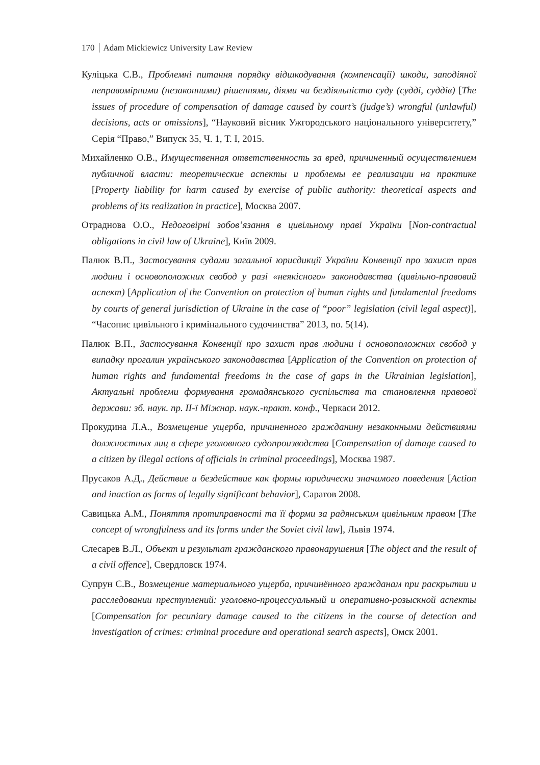170 Adam Mickiewicz University Law Review
Куліцька С.В., Проблемні питання порядку відшкодування (компенсації) шкоди, заподіяної неправомірними (незаконними) рішеннями, діями чи бездіяльністю суду (судді, суддів) [The issues of procedure of compensation of damage caused by court’s (judge’s) wrongful (unlawful) decisions, acts or omissions], “Науковий вісник Ужгородського національного університету,” Серія “Право,” Випуск 35, Ч. 1, Т. I, 2015.
Михайленко О.В., Имущественная ответственность за вред, причиненный осуществлением публичной власти: теоретические аспекты и проблемы ее реализации на практике [Property liability for harm caused by exercise of public authority: theoretical aspects and problems of its realization in practice], Москва 2007.
Отраднова О.О., Недоговірні зобов’язання в цивільному праві України [Non-contractual obligations in civil law of Ukraine], Київ 2009.
Палюк В.П., Застосування судами загальної юрисдикції України Конвенції про захист прав людини і основоположних свобод у разі «неякісного» законодавства (цивільно-правовий аспект) [Application of the Convention on protection of human rights and fundamental freedoms by courts of general jurisdiction of Ukraine in the case of “poor” legislation (civil legal aspect)], “Часопис цивільного і кримінального судочинства” 2013, no. 5(14).
Палюк В.П., Застосування Конвенції про захист прав людини і основоположних свобод у випадку прогалин українського законодавства [Application of the Convention on protection of human rights and fundamental freedoms in the case of gaps in the Ukrainian legislation], Актуальні проблеми формування громадянського суспільства та становлення правової держави: зб. наук. пр. ІІ-ї Міжнар. наук.-практ. конф., Черкаси 2012.
Прокудина Л.А., Возмещение ущерба, причиненного гражданину незаконными действиями должностных лиц в сфере уголовного судопроизводства [Compensation of damage caused to a citizen by illegal actions of officials in criminal proceedings], Москва 1987.
Прусаков А.Д., Действие и бездействие как формы юридически значимого поведения [Action and inaction as forms of legally significant behavior], Саратов 2008.
Савицька А.М., Поняття протиправності та її форми за радянським цивільним правом [The concept of wrongfulness and its forms under the Soviet civil law], Львів 1974.
Слесарев В.Л., Объект и результат гражданского правонарушения [The object and the result of a civil offence], Свердловск 1974.
Супрун С.В., Возмещение материального ущерба, причинённого гражданам при раскрытии и расследовании преступлений: уголовно-процессуальный и оперативно-розыскной аспекты [Compensation for pecuniary damage caused to the citizens in the course of detection and investigation of crimes: criminal procedure and operational search aspects], Омск 2001.